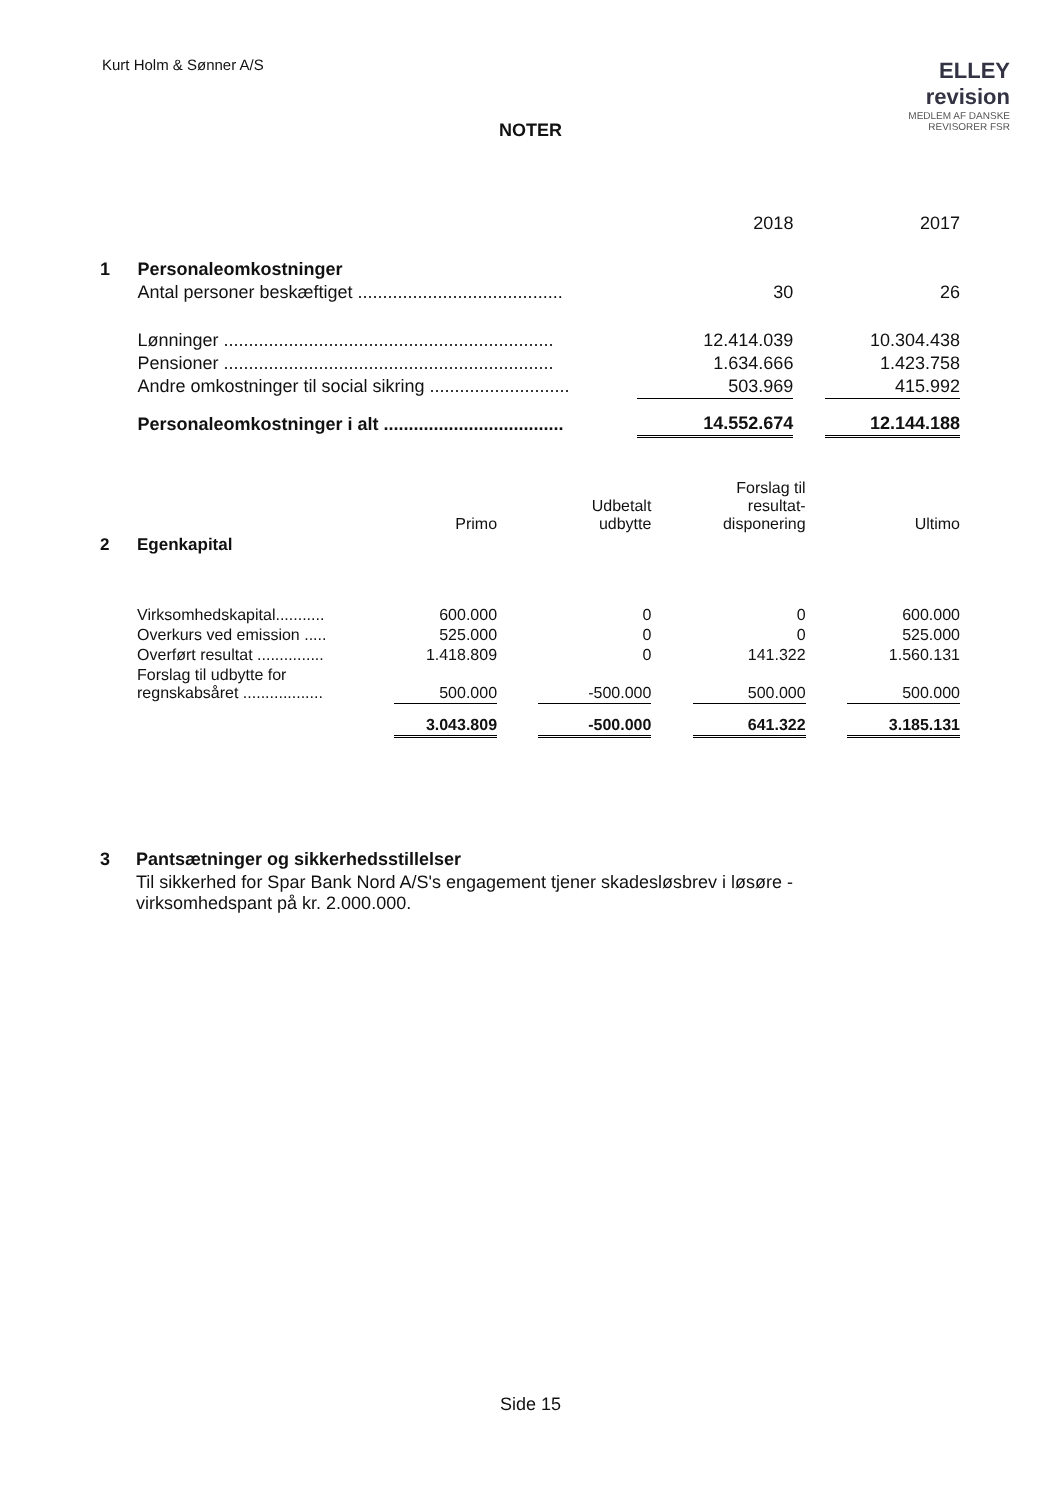Kurt Holm & Sønner A/S
ELLEY revision
MEDLEM AF DANSKE REVISORER FSR
NOTER
| | | 2018 | | 2017 |
| 1 | Personaleomkostninger | | | |
| | Antal personer beskæftiget ......................................... | 30 | | 26 |
| | Lønninger .................................................................. | 12.414.039 | | 10.304.438 |
| | Pensioner .................................................................. | 1.634.666 | | 1.423.758 |
| | Andre omkostninger til social sikring ............................ | 503.969 | | 415.992 |
| | Personaleomkostninger i alt .................................... | 14.552.674 | | 12.144.188 |
| | | Primo | | Udbetalt udbytte | | Forslag til resultat- disponering | | Ultimo |
| 2 | Egenkapital | | | | | | | |
| | Virksomhedskapital........... | 600.000 | | 0 | | 0 | | 600.000 |
| | Overkurs ved emission ..... | 525.000 | | 0 | | 0 | | 525.000 |
| | Overført resultat ............... | 1.418.809 | | 0 | | 141.322 | | 1.560.131 |
| | Forslag til udbytte for regnskabsåret .................. | 500.000 | | -500.000 | | 500.000 | | 500.000 |
| | | 3.043.809 | | -500.000 | | 641.322 | | 3.185.131 |
| 3 | Pantsætninger og sikkerhedsstillelser |
| | Til sikkerhed for Spar Bank Nord A/S's engagement tjener skadesløsbrev i løsøre - virksomhedspant på kr. 2.000.000. |
Side 15